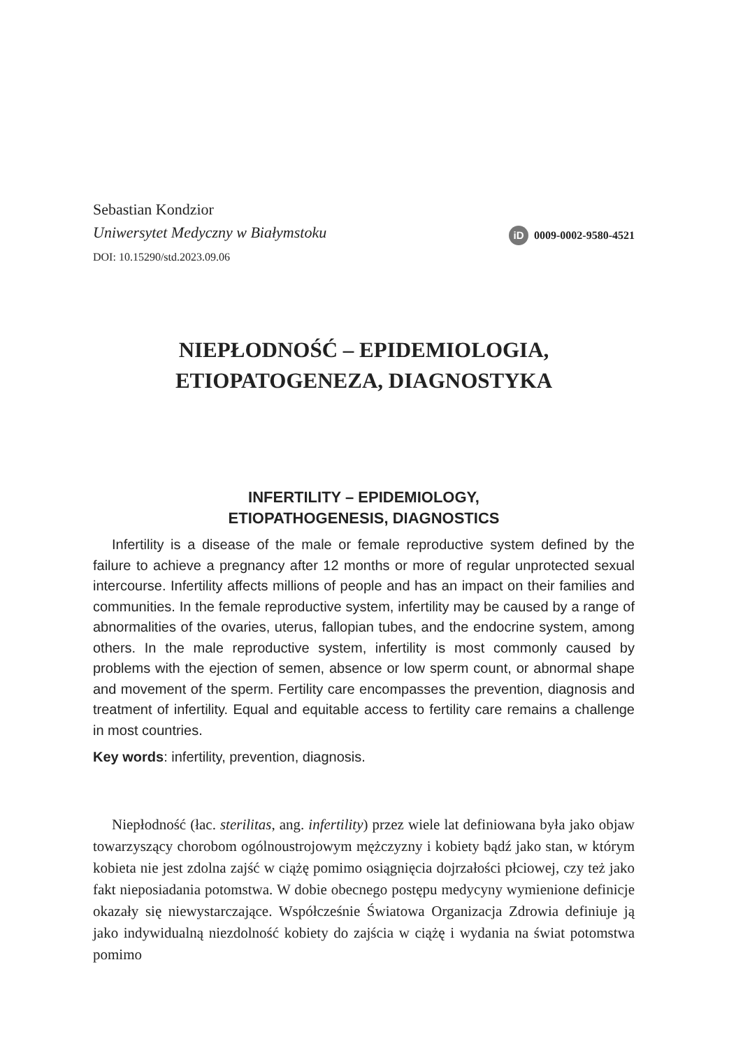Sebastian Kondzior
Uniwersytet Medyczny w Białymstoku
DOI: 10.15290/std.2023.09.06
iD 0009-0002-9580-4521
NIEPŁODNOŚĆ – EPIDEMIOLOGIA,
ETIOPATOGENEZA, DIAGNOSTYKA
INFERTILITY – EPIDEMIOLOGY,
ETIOPATHOGENESIS, DIAGNOSTICS
Infertility is a disease of the male or female reproductive system defined by the failure to achieve a pregnancy after 12 months or more of regular unprotected sexual intercourse. Infertility affects millions of people and has an impact on their families and communities. In the female reproductive system, infertility may be caused by a range of abnormalities of the ovaries, uterus, fallopian tubes, and the endocrine system, among others. In the male reproductive system, infertility is most commonly caused by problems with the ejection of semen, absence or low sperm count, or abnormal shape and movement of the sperm. Fertility care encompasses the prevention, diagnosis and treatment of infertility. Equal and equitable access to fertility care remains a challenge in most countries.
Key words: infertility, prevention, diagnosis.
Niepłodność (łac. sterilitas, ang. infertility) przez wiele lat definiowana była jako objaw towarzyszący chorobom ogólnoustrojowym mężczyzny i kobiety bądź jako stan, w którym kobieta nie jest zdolna zajść w ciążę pomimo osiągnięcia dojrzałości płciowej, czy też jako fakt nieposiadania potomstwa. W dobie obecnego postępu medycyny wymienione definicje okazały się niewystarczające. Współcześnie Światowa Organizacja Zdrowia definiuje ją jako indywidualną niezdolność kobiety do zajścia w ciążę i wydania na świat potomstwa pomimo